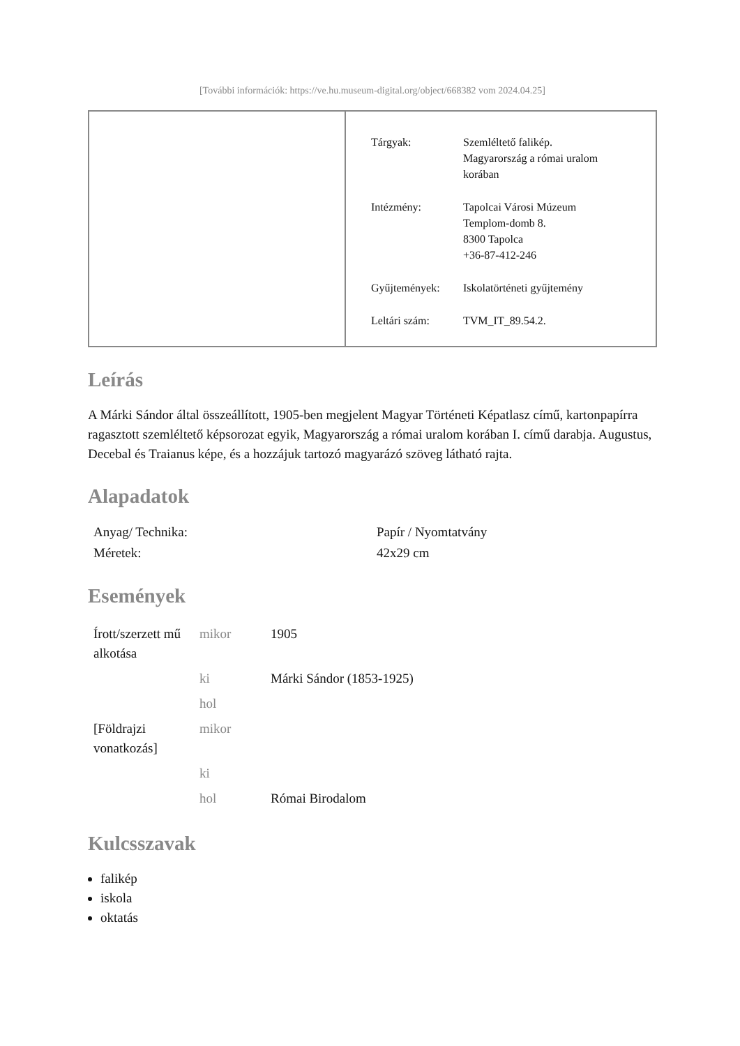[További információk: https://ve.hu.museum-digital.org/object/668382 vom 2024.04.25]
| Tárgyak: | Szemléltető falikép. Magyarország a római uralom korában |
| Intézmény: | Tapolcai Városi Múzeum Templom-domb 8. 8300 Tapolca +36-87-412-246 |
| Gyűjtemények: | Iskolatörténeti gyűjtemény |
| Leltári szám: | TVM_IT_89.54.2. |
Leírás
A Márki Sándor által összeállított, 1905-ben megjelent Magyar Történeti Képatlasz című, kartonpapírra ragasztott szemléltető képsorozat egyik, Magyarország a római uralom korában I. című darabja. Augustus, Decebal és Traianus képe, és a hozzájuk tartozó magyarázó szöveg látható rajta.
Alapadatok
| Anyag/ Technika: | Papír / Nyomtatvány |
| Méretek: | 42x29 cm |
Események
| Írott/szerzett mű alkotása | mikor | 1905 |
| | ki | Márki Sándor (1853-1925) |
| | hol | |
| [Földrajzi vonatkozás] | mikor | |
| | ki | |
| | hol | Római Birodalom |
Kulcsszavak
falikép
iskola
oktatás